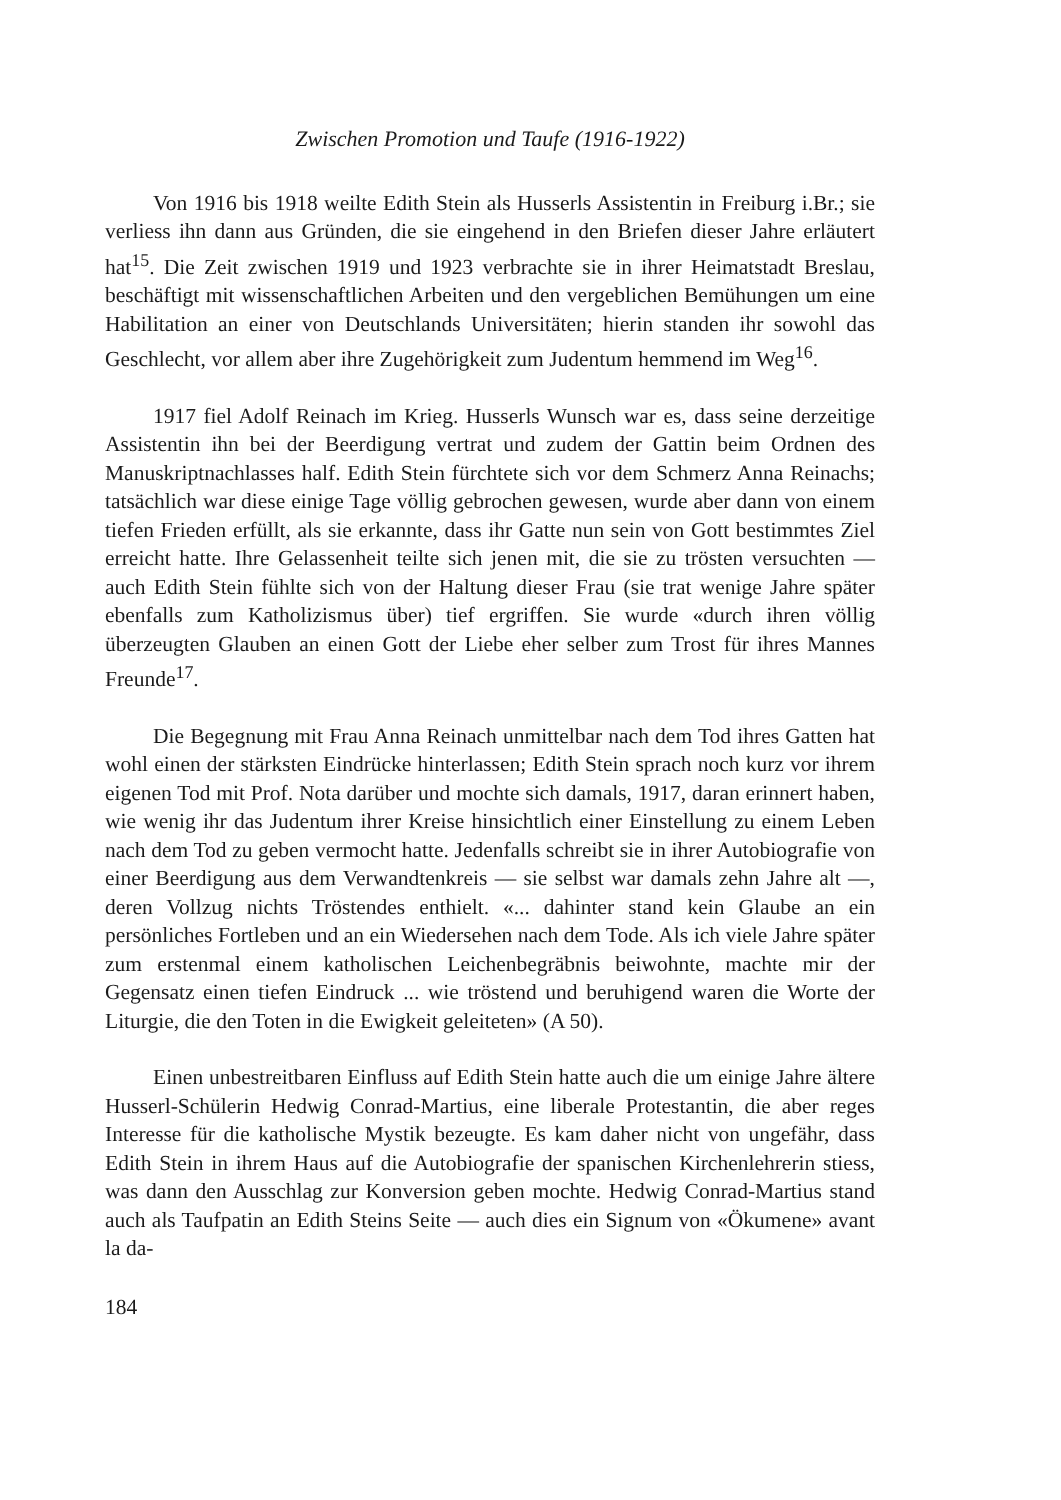Zwischen Promotion und Taufe (1916-1922)
Von 1916 bis 1918 weilte Edith Stein als Husserls Assistentin in Freiburg i.Br.; sie verliess ihn dann aus Gründen, die sie eingehend in den Briefen dieser Jahre erläutert hat<sup>15</sup>. Die Zeit zwischen 1919 und 1923 verbrachte sie in ihrer Heimatstadt Breslau, beschäftigt mit wissenschaftlichen Arbeiten und den vergeblichen Bemühungen um eine Habilitation an einer von Deutschlands Universitäten; hierin standen ihr sowohl das Geschlecht, vor allem aber ihre Zugehörigkeit zum Judentum hemmend im Weg<sup>16</sup>.
1917 fiel Adolf Reinach im Krieg. Husserls Wunsch war es, dass seine derzeitige Assistentin ihn bei der Beerdigung vertrat und zudem der Gattin beim Ordnen des Manuskriptnachlasses half. Edith Stein fürchtete sich vor dem Schmerz Anna Reinachs; tatsächlich war diese einige Tage völlig gebrochen gewesen, wurde aber dann von einem tiefen Frieden erfüllt, als sie erkannte, dass ihr Gatte nun sein von Gott bestimmtes Ziel erreicht hatte. Ihre Gelassenheit teilte sich jenen mit, die sie zu trösten versuchten — auch Edith Stein fühlte sich von der Haltung dieser Frau (sie trat wenige Jahre später ebenfalls zum Katholizismus über) tief ergriffen. Sie wurde «durch ihren völlig überzeugten Glauben an einen Gott der Liebe eher selber zum Trost für ihres Mannes Freunde<sup>17</sup>.
Die Begegnung mit Frau Anna Reinach unmittelbar nach dem Tod ihres Gatten hat wohl einen der stärksten Eindrücke hinterlassen; Edith Stein sprach noch kurz vor ihrem eigenen Tod mit Prof. Nota darüber und mochte sich damals, 1917, daran erinnert haben, wie wenig ihr das Judentum ihrer Kreise hinsichtlich einer Einstellung zu einem Leben nach dem Tod zu geben vermocht hatte. Jedenfalls schreibt sie in ihrer Autobiografie von einer Beerdigung aus dem Verwandtenkreis — sie selbst war damals zehn Jahre alt —, deren Vollzug nichts Tröstendes enthielt. «... dahinter stand kein Glaube an ein persönliches Fortleben und an ein Wiedersehen nach dem Tode. Als ich viele Jahre später zum erstenmal einem katholischen Leichenbegräbnis beiwohnte, machte mir der Gegensatz einen tiefen Eindruck ... wie tröstend und beruhigend waren die Worte der Liturgie, die den Toten in die Ewigkeit geleiteten» (A 50).
Einen unbestreitbaren Einfluss auf Edith Stein hatte auch die um einige Jahre ältere Husserl-Schülerin Hedwig Conrad-Martius, eine liberale Protestantin, die aber reges Interesse für die katholische Mystik bezeugte. Es kam daher nicht von ungefähr, dass Edith Stein in ihrem Haus auf die Autobiografie der spanischen Kirchenlehrerin stiess, was dann den Ausschlag zur Konversion geben mochte. Hedwig Conrad-Martius stand auch als Taufpatin an Edith Steins Seite — auch dies ein Signum von «Ökumene» avant la da-
184